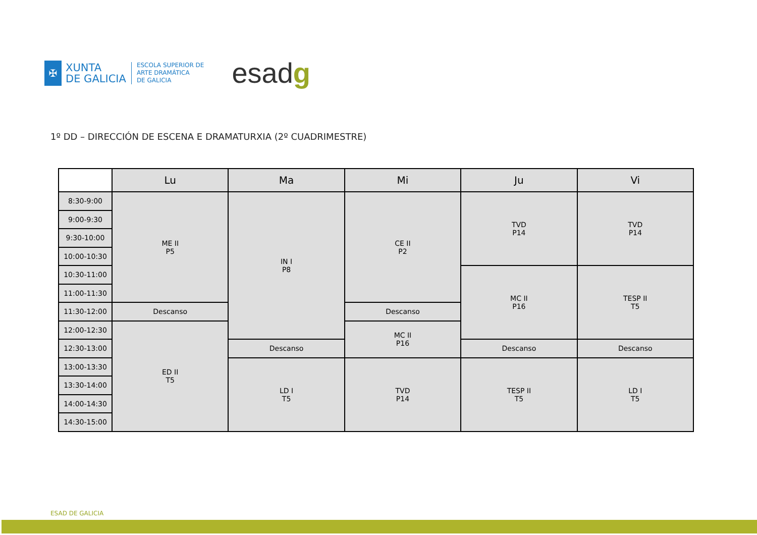✠
XUNTA
DE GALICIA
ESCOLA SUPERIOR DE
ARTE DRAMÁTICA
DE GALICIA
esadg
1º DD – DIRECCIÓN DE ESCENA E DRAMATURXIA (2º CUADRIMESTRE)
| | Lu | Ma | Mi | Ju | Vi |
| --- | --- | --- | --- | --- | --- |
| 8:30-9:00 | ME II P5 | IN I P8 | CE II P2 | TVD P14 | TVD P14 |
| 9:00-9:30 | | | | | |
| 9:30-10:00 | | | | | |
| 10:00-10:30 | | | | | |
| 10:30-11:00 | | | | MC II P16 | TESP II T5 |
| 11:00-11:30 | | | | | |
| 11:30-12:00 | Descanso | | Descanso | | |
| 12:00-12:30 | ED II T5 | | MC II P16 | | |
| 12:30-13:00 | | Descanso | | Descanso | Descanso |
| 13:00-13:30 | | LD I T5 | TVD P14 | TESP II T5 | LD I T5 |
| 13:30-14:00 | | | | | |
| 14:00-14:30 | | | | | |
| 14:30-15:00 | | | | | |
ESAD DE GALICIA